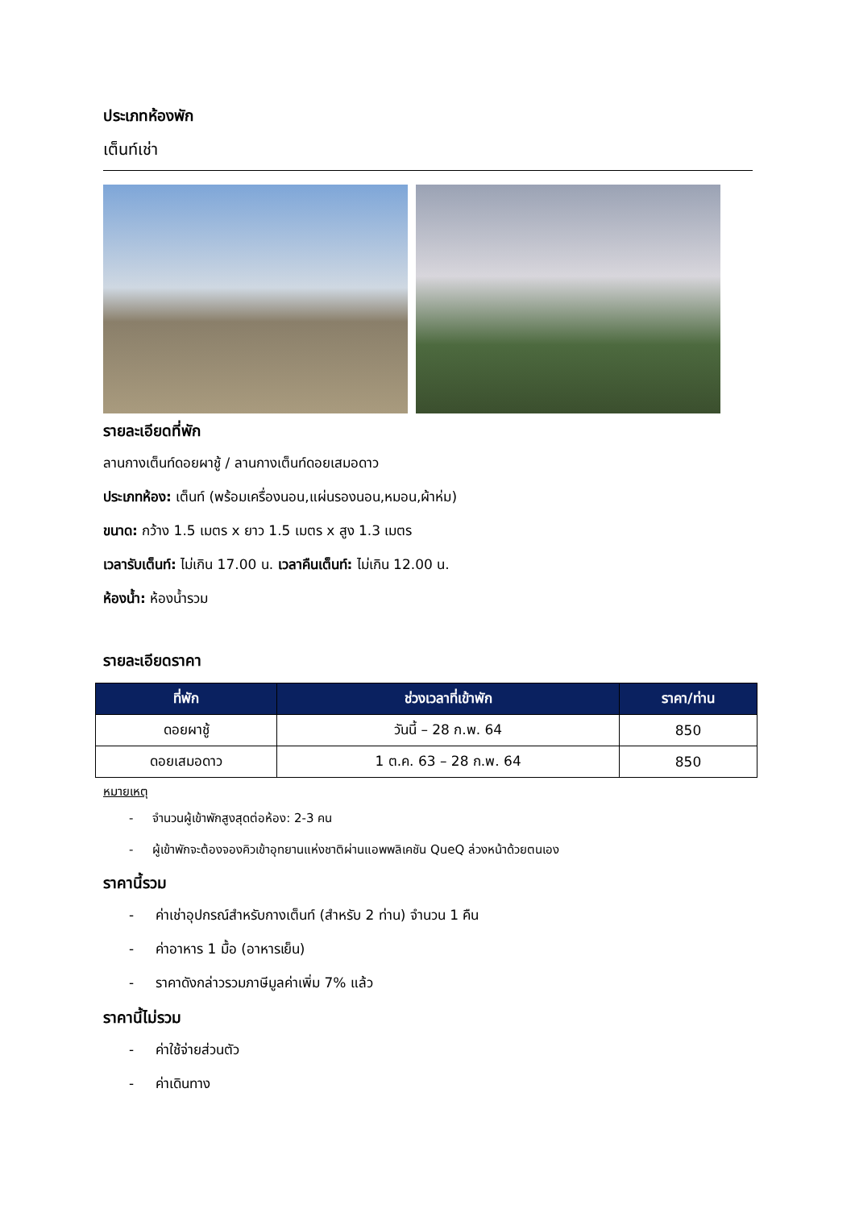ประเภทห้องพัก
เต็นท์เช่า
รายละเอียดที่พัก
ลานกางเต็นท์ดอยผาชู้ / ลานกางเต็นท์ดอยเสมอดาว
ประเภทห้อง: เต็นท์ (พร้อมเครื่องนอน,แผ่นรองนอน,หมอน,ผ้าห่ม)
ขนาด: กว้าง 1.5 เมตร x ยาว 1.5 เมตร x สูง 1.3 เมตร
เวลารับเต็นท์: ไม่เกิน 17.00 น. เวลาคืนเต็นท์: ไม่เกิน 12.00 น.
ห้องน้ำ: ห้องน้ำรวม
รายละเอียดราคา
| ที่พัก | ช่วงเวลาที่เข้าพัก | ราคา/ท่าน |
| --- | --- | --- |
| ดอยผาชู้ | วันนี้ – 28 ก.พ. 64 | 850 |
| ดอยเสมอดาว | 1 ต.ค. 63 – 28 ก.พ. 64 | 850 |
หมายเหตุ
- จำนวนผู้เข้าพักสูงสุดต่อห้อง: 2-3 คน
- ผู้เข้าพักจะต้องจองคิวเข้าอุทยานแห่งชาติผ่านแอพพลิเคชัน QueQ ล่วงหน้าด้วยตนเอง
ราคานี้รวม
- ค่าเช่าอุปกรณ์สำหรับกางเต็นท์ (สำหรับ 2 ท่าน) จำนวน 1 คืน
- ค่าอาหาร 1 มื้อ (อาหารเย็น)
- ราคาดังกล่าวรวมภาษีมูลค่าเพิ่ม 7% แล้ว
ราคานี้ไม่รวม
- ค่าใช้จ่ายส่วนตัว
- ค่าเดินทาง